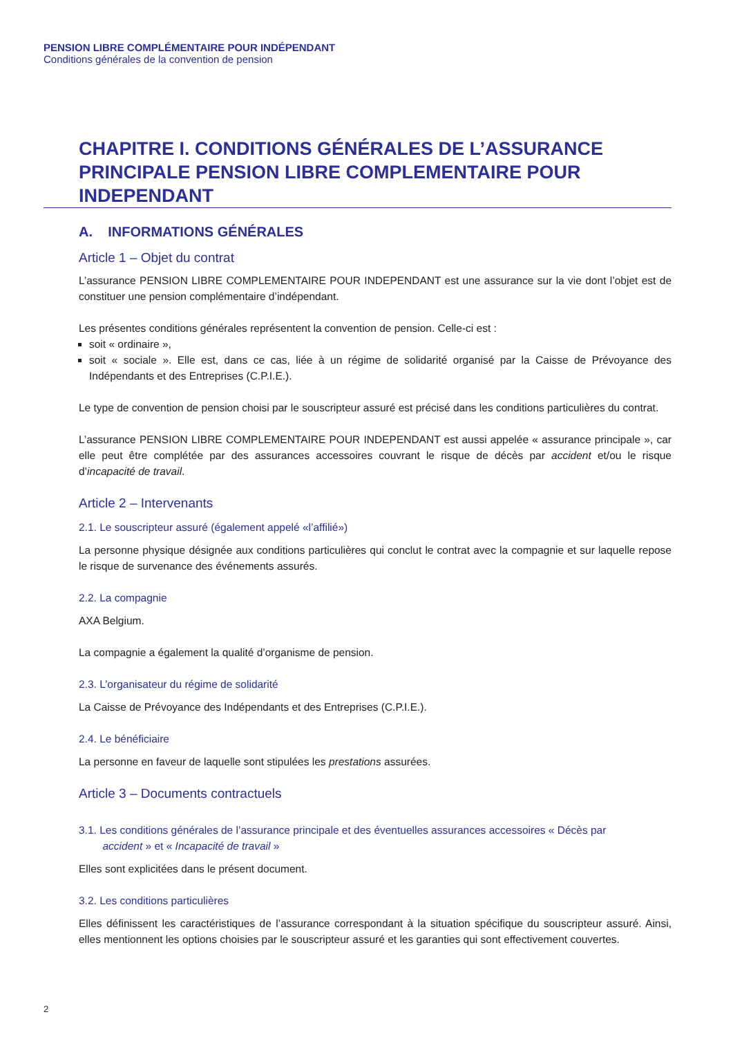PENSION LIBRE COMPLÉMENTAIRE POUR INDÉPENDANT
Conditions générales de la convention de pension
CHAPITRE I. CONDITIONS GÉNÉRALES DE L’ASSURANCE PRINCIPALE PENSION LIBRE COMPLEMENTAIRE POUR INDEPENDANT
A. INFORMATIONS GÉNÉRALES
Article 1 – Objet du contrat
L’assurance PENSION LIBRE COMPLEMENTAIRE POUR INDEPENDANT est une assurance sur la vie dont l’objet est de constituer une pension complémentaire d’indépendant.
Les présentes conditions générales représentent la convention de pension. Celle-ci est :
soit « ordinaire »,
soit « sociale ». Elle est, dans ce cas, liée à un régime de solidarité organisé par la Caisse de Prévoyance des Indépendants et des Entreprises (C.P.I.E.).
Le type de convention de pension choisi par le souscripteur assuré est précisé dans les conditions particulières du contrat.
L’assurance PENSION LIBRE COMPLEMENTAIRE POUR INDEPENDANT est aussi appelée « assurance principale », car elle peut être complétée par des assurances accessoires couvrant le risque de décès par accident et/ou le risque d’incapacité de travail.
Article 2 – Intervenants
2.1. Le souscripteur assuré (également appelé «l’affilié»)
La personne physique désignée aux conditions particulières qui conclut le contrat avec la compagnie et sur laquelle repose le risque de survenance des événements assurés.
2.2. La compagnie
AXA Belgium.
La compagnie a également la qualité d’organisme de pension.
2.3. L’organisateur du régime de solidarité
La Caisse de Prévoyance des Indépendants et des Entreprises (C.P.I.E.).
2.4. Le bénéficiaire
La personne en faveur de laquelle sont stipulées les prestations assurées.
Article 3 – Documents contractuels
3.1. Les conditions générales de l’assurance principale et des éventuelles assurances accessoires « Décès par
accident » et « Incapacité de travail »
Elles sont explicitées dans le présent document.
3.2. Les conditions particulières
Elles définissent les caractéristiques de l’assurance correspondant à la situation spécifique du souscripteur assuré. Ainsi, elles mentionnent les options choisies par le souscripteur assuré et les garanties qui sont effectivement couvertes.
2